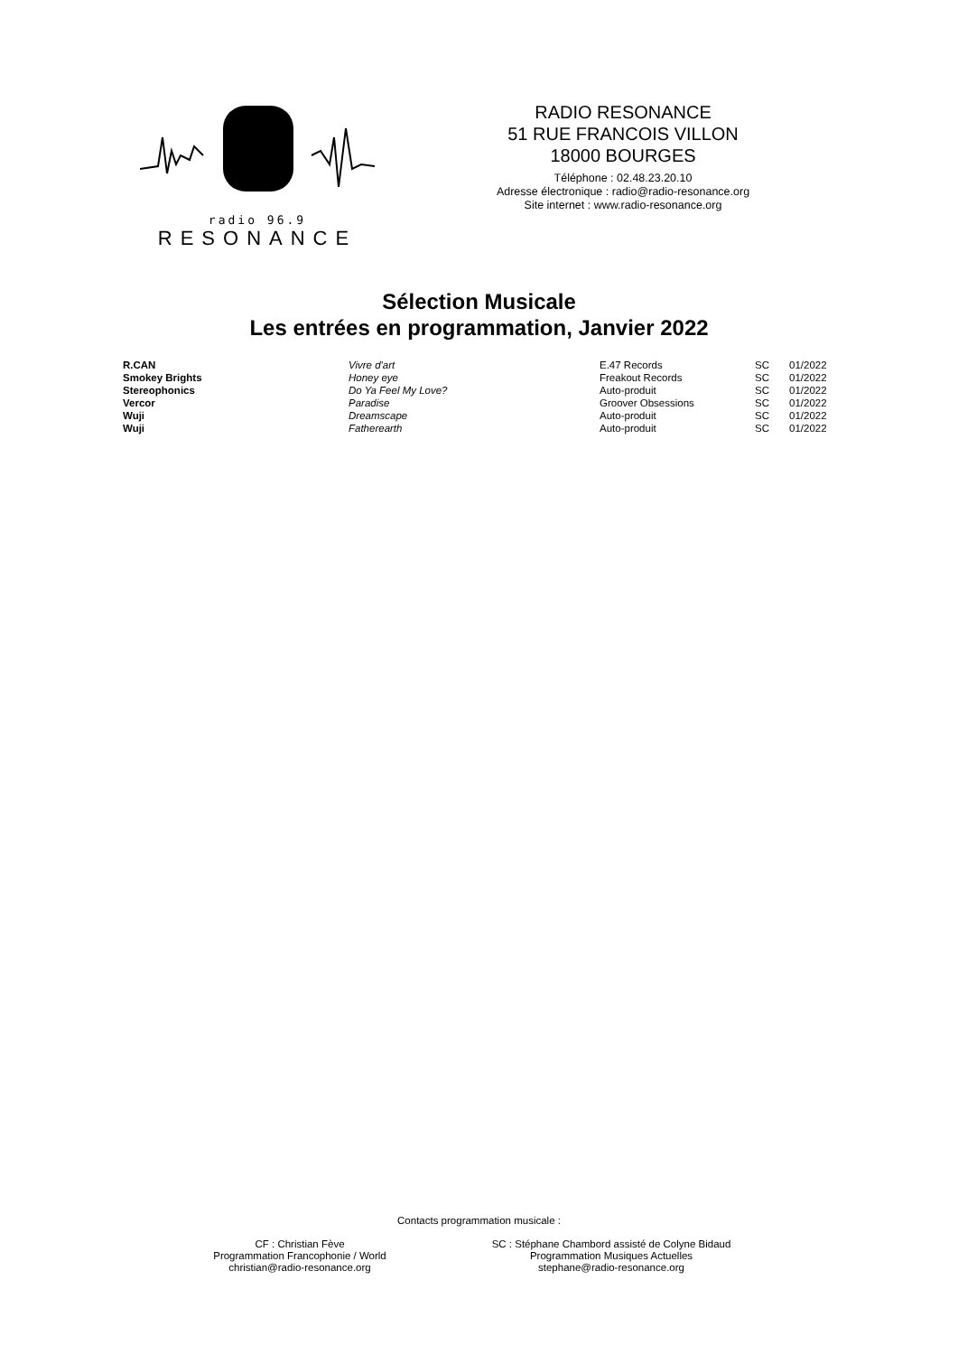radio 96.9
RESONANCE
RADIO RESONANCE
51 RUE FRANCOIS VILLON
18000 BOURGES
Téléphone : 02.48.23.20.10
Adresse électronique : radio@radio-resonance.org
Site internet : www.radio-resonance.org
Sélection Musicale
Les entrées en programmation, Janvier 2022
| R.CAN | Vivre d'art | E.47 Records | SC | 01/2022 |
| Smokey Brights | Honey eye | Freakout Records | SC | 01/2022 |
| Stereophonics | Do Ya Feel My Love? | Auto-produit | SC | 01/2022 |
| Vercor | Paradise | Groover Obsessions | SC | 01/2022 |
| Wuji | Dreamscape | Auto-produit | SC | 01/2022 |
| Wuji | Fatherearth | Auto-produit | SC | 01/2022 |
Contacts programmation musicale :
CF : Christian Fève
Programmation Francophonie / World
christian@radio-resonance.org
SC : Stéphane Chambord assisté de Colyne Bidaud
Programmation Musiques Actuelles
stephane@radio-resonance.org